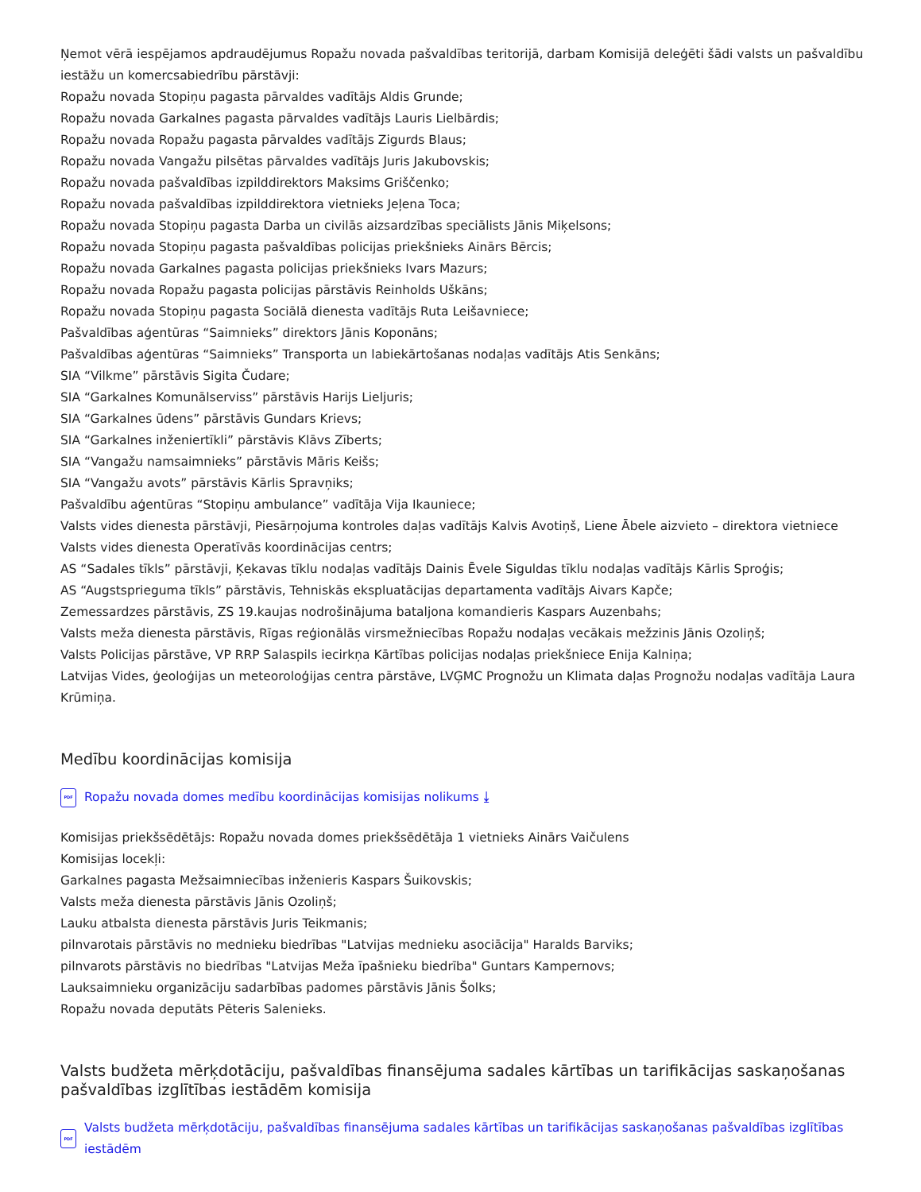Ņemot vērā iespējamos apdraudējumus Ropažu novada pašvaldības teritorijā, darbam Komisijā deleģēti šādi valsts un pašvaldību iestāžu un komercsabiedrību pārstāvji:
Ropažu novada Stopiņu pagasta pārvaldes vadītājs Aldis Grunde;
Ropažu novada Garkalnes pagasta pārvaldes vadītājs Lauris Lielbārdis;
Ropažu novada Ropažu pagasta pārvaldes vadītājs Zigurds Blaus;
Ropažu novada Vangažu pilsētas pārvaldes vadītājs Juris Jakubovskis;
Ropažu novada pašvaldības izpilddirektors Maksims Griščenko;
Ropažu novada pašvaldības izpilddirektora vietnieks Jeļena Toca;
Ropažu novada Stopiņu pagasta Darba un civilās aizsardzības speciālists Jānis Miķelsons;
Ropažu novada Stopiņu pagasta pašvaldības policijas priekšnieks Ainārs Bērcis;
Ropažu novada Garkalnes pagasta policijas priekšnieks Ivars Mazurs;
Ropažu novada Ropažu pagasta policijas pārstāvis Reinholds Uškāns;
Ropažu novada Stopiņu pagasta Sociālā dienesta vadītājs Ruta Leišavniece;
Pašvaldības aģentūras “Saimnieks” direktors Jānis Koponāns;
Pašvaldības aģentūras “Saimnieks” Transporta un labiekārtošanas nodaļas vadītājs Atis Senkāns;
SIA “Vilkme” pārstāvis Sigita Čudare;
SIA “Garkalnes Komunālserviss” pārstāvis Harijs Lieljuris;
SIA “Garkalnes ūdens” pārstāvis Gundars Krievs;
SIA “Garkalnes inženiertīkli” pārstāvis Klāvs Zīberts;
SIA “Vangažu namsaimnieks” pārstāvis Māris Keišs;
SIA “Vangažu avots” pārstāvis Kārlis Spravņiks;
Pašvaldību aģentūras “Stopiņu ambulance” vadītāja Vija Ikauniece;
Valsts vides dienesta pārstāvji, Piesārņojuma kontroles daļas vadītājs Kalvis Avotiņš, Liene Ābele aizvieto – direktora vietniece Valsts vides dienesta Operatīvās koordinācijas centrs;
AS “Sadales tīkls” pārstāvji, Ķekavas tīklu nodaļas vadītājs Dainis Ēvele Siguldas tīklu nodaļas vadītājs Kārlis Sproģis;
AS “Augstsprieguma tīkls” pārstāvis, Tehniskās ekspluatācijas departamenta vadītājs Aivars Kapče;
Zemessardzes pārstāvis, ZS 19.kaujas nodrošinājuma bataljona komandieris Kaspars Auzenbahs;
Valsts meža dienesta pārstāvis, Rīgas reģionālās virsmežniecības Ropažu nodaļas vecākais mežzinis Jānis Ozoliņš;
Valsts Policijas pārstāve, VP RRP Salaspils iecirkņa Kārtības policijas nodaļas priekšniece Enija Kalniņa;
Latvijas Vides, ģeoloģijas un meteoroloģijas centra pārstāve, LVĢMC Prognožu un Klimata daļas Prognožu nodaļas vadītāja Laura Krūmiņa.
Medību koordinācijas komisija
PDF Ropažu novada domes medību koordinācijas komisijas nolikums ⤓
Komisijas priekšsēdētājs: Ropažu novada domes priekšsēdētāja 1 vietnieks Ainārs Vaičulens
Komisijas locekļi:
Garkalnes pagasta Mežsaimniecības inženieris Kaspars Šuikovskis;
Valsts meža dienesta pārstāvis Jānis Ozoliņš;
Lauku atbalsta dienesta pārstāvis Juris Teikmanis;
pilnvarotais pārstāvis no mednieku biedrības "Latvijas mednieku asociācija" Haralds Barviks;
pilnvarots pārstāvis no biedrības "Latvijas Meža īpašnieku biedrība" Guntars Kampernovs;
Lauksaimnieku organizāciju sadarbības padomes pārstāvis Jānis Šolks;
Ropažu novada deputāts Pēteris Salenieks.
Valsts budžeta mērķdotāciju, pašvaldības finansējuma sadales kārtības un tarifikācijas saskaņošanas pašvaldības izglītības iestādēm komisija
PDF Valsts budžeta mērķdotāciju, pašvaldības finansējuma sadales kārtības un tarifikācijas saskaņošanas pašvaldības izglītības iestādēm